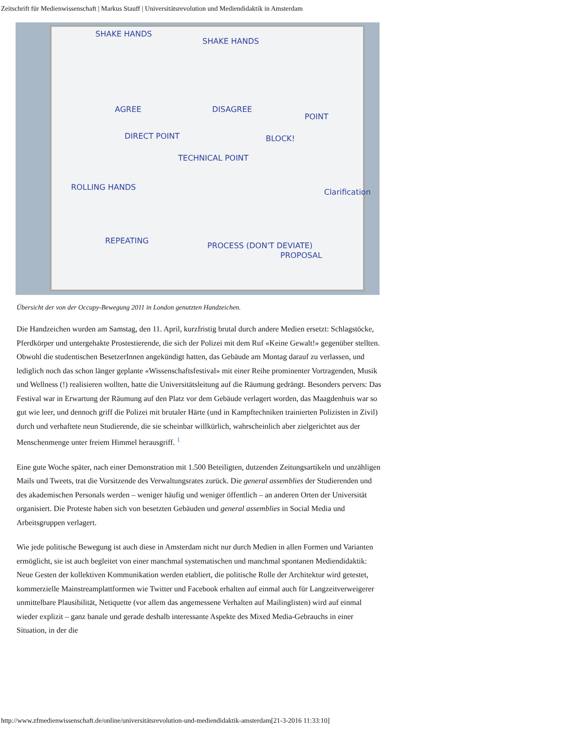Zeitschrift für Medienwissenschaft | Markus Stauff | Universitätsrevolution und Mediendidaktik in Amsterdam
SHAKE HANDS
SHAKE HANDS
AGREE DISAGREE
POINT
DIRECT POINT
TECHNICAL POINT
BLOCK!
ROLLING HANDS
Clarification
REPEATING
PROCESS (DON'T DEVIATE)
PROPOSAL
Übersicht der von der Occupy-Bewegung 2011 in London genutzten Handzeichen.
Die Handzeichen wurden am Samstag, den 11. April, kurzfristig brutal durch andere Medien ersetzt: Schlagstöcke, Pferdkörper und untergehakte Prostestierende, die sich der Polizei mit dem Ruf «Keine Gewalt!» gegenüber stellten. Obwohl die studentischen BesetzerInnen angekündigt hatten, das Gebäude am Montag darauf zu verlassen, und lediglich noch das schon länger geplante «Wissenschaftsfestival» mit einer Reihe prominenter Vortragenden, Musik und Wellness (!) realisieren wollten, hatte die Universitätsleitung auf die Räumung gedrängt. Besonders pervers: Das Festival war in Erwartung der Räumung auf den Platz vor dem Gebäude verlagert worden, das Maagdenhuis war so gut wie leer, und dennoch griff die Polizei mit brutaler Härte (und in Kampftechniken trainierten Polizisten in Zivil) durch und verhaftete neun Studierende, die sie scheinbar willkürlich, wahrscheinlich aber zielgerichtet aus der Menschenmenge unter freiem Himmel herausgriff. <sup>1</sup>
Eine gute Woche später, nach einer Demonstration mit 1.500 Beteiligten, dutzenden Zeitungsartikeln und unzähligen Mails und Tweets, trat die Vorsitzende des Verwaltungsrates zurück. Die general assemblies der Studierenden und des akademischen Personals werden – weniger häufig und weniger öffentlich – an anderen Orten der Universität organisiert. Die Proteste haben sich von besetzten Gebäuden und general assemblies in Social Media und Arbeitsgruppen verlagert.
Wie jede politische Bewegung ist auch diese in Amsterdam nicht nur durch Medien in allen Formen und Varianten ermöglicht, sie ist auch begleitet von einer manchmal systematischen und manchmal spontanen Mediendidaktik: Neue Gesten der kollektiven Kommunikation werden etabliert, die politische Rolle der Architektur wird getestet, kommerzielle Mainstreamplattformen wie Twitter und Facebook erhalten auf einmal auch für Langzeitverweigerer unmittelbare Plausibilität, Netiquette (vor allem das angemessene Verhalten auf Mailinglisten) wird auf einmal wieder explizit – ganz banale und gerade deshalb interessante Aspekte des Mixed Media-Gebrauchs in einer Situation, in der die
http://www.zfmedienwissenschaft.de/online/universitätsrevolution-und-mediendidaktik-amsterdam[21-3-2016 11:33:10]